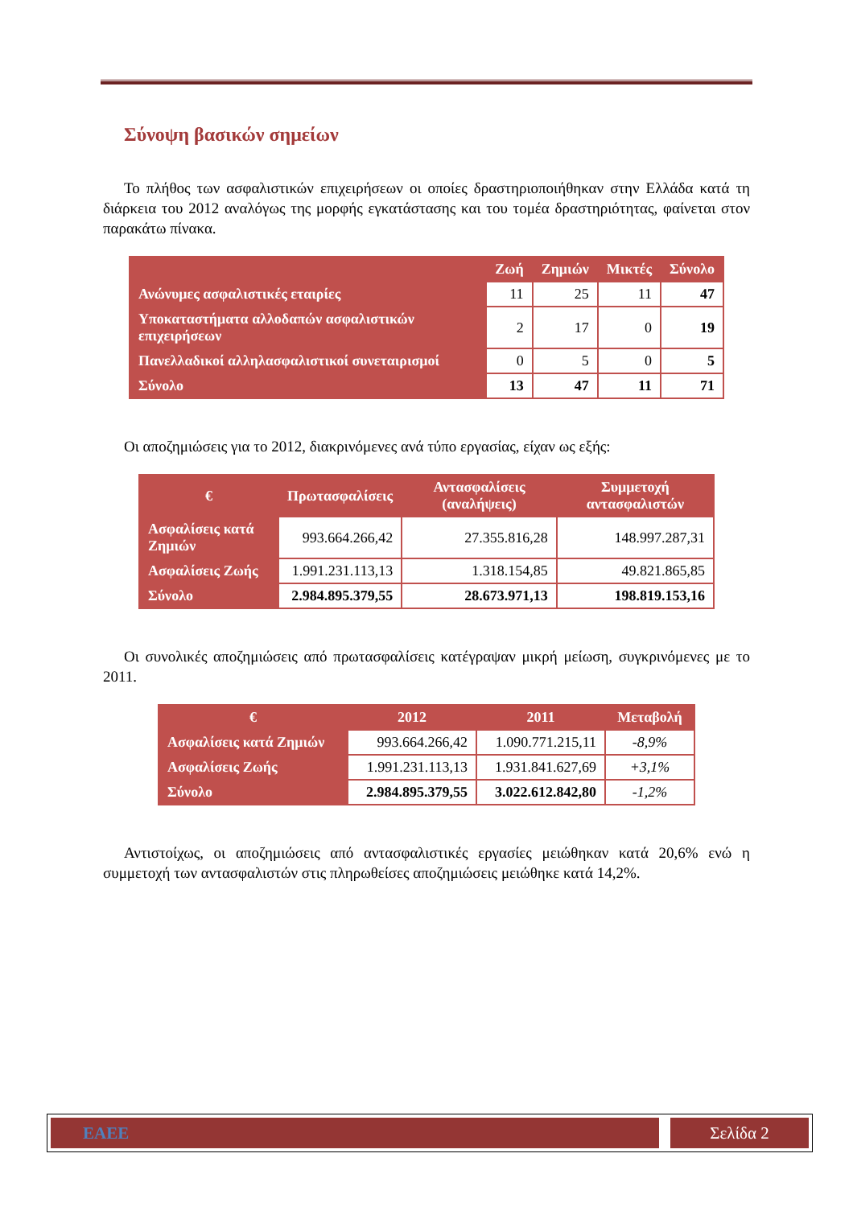Σύνοψη βασικών σημείων
Το πλήθος των ασφαλιστικών επιχειρήσεων οι οποίες δραστηριοποιήθηκαν στην Ελλάδα κατά τη διάρκεια του 2012 αναλόγως της μορφής εγκατάστασης και του τομέα δραστηριότητας, φαίνεται στον παρακάτω πίνακα.
| | Ζωή | Ζημιών | Μικτές | Σύνολο |
| --- | --- | --- | --- | --- |
| Ανώνυμες ασφαλιστικές εταιρίες | 11 | 25 | 11 | 47 |
| Υποκαταστήματα αλλοδαπών ασφαλιστικών επιχειρήσεων | 2 | 17 | 0 | 19 |
| Πανελλαδικοί αλληλασφαλιστικοί συνεταιρισμοί | 0 | 5 | 0 | 5 |
| Σύνολο | 13 | 47 | 11 | 71 |
Οι αποζημιώσεις για το 2012, διακρινόμενες ανά τύπο εργασίας, είχαν ως εξής:
| € | Πρωτασφαλίσεις | Αντασφαλίσεις (αναλήψεις) | Συμμετοχή αντασφαλιστών |
| --- | --- | --- | --- |
| Ασφαλίσεις κατά Ζημιών | 993.664.266,42 | 27.355.816,28 | 148.997.287,31 |
| Ασφαλίσεις Ζωής | 1.991.231.113,13 | 1.318.154,85 | 49.821.865,85 |
| Σύνολο | 2.984.895.379,55 | 28.673.971,13 | 198.819.153,16 |
Οι συνολικές αποζημιώσεις από πρωτασφαλίσεις κατέγραψαν μικρή μείωση, συγκρινόμενες με το 2011.
| € | 2012 | 2011 | Μεταβολή |
| --- | --- | --- | --- |
| Ασφαλίσεις κατά Ζημιών | 993.664.266,42 | 1.090.771.215,11 | -8,9% |
| Ασφαλίσεις Ζωής | 1.991.231.113,13 | 1.931.841.627,69 | +3,1% |
| Σύνολο | 2.984.895.379,55 | 3.022.612.842,80 | -1,2% |
Αντιστοίχως, οι αποζημιώσεις από αντασφαλιστικές εργασίες μειώθηκαν κατά 20,6% ενώ η συμμετοχή των αντασφαλιστών στις πληρωθείσες αποζημιώσεις μειώθηκε κατά 14,2%.
ΕΑΕΕ Σελίδα 2